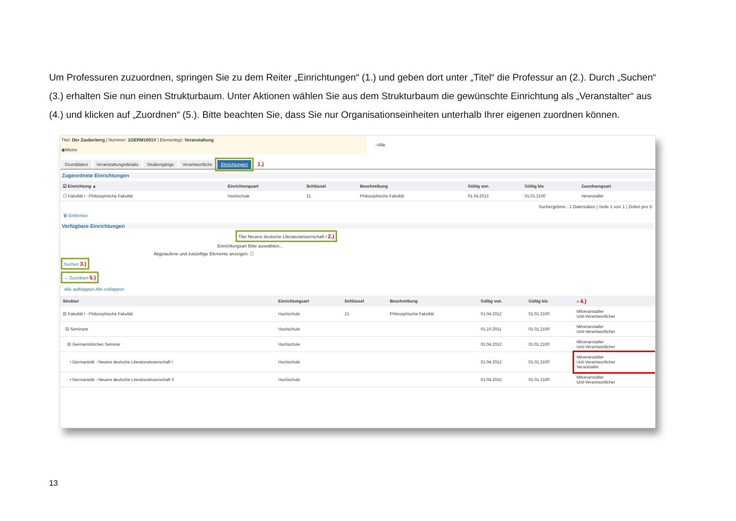Um Professuren zuzuordnen, springen Sie zu dem Reiter „Einrichtungen“ (1.) und geben dort unter „Titel“ die Professur an (2.). Durch „Suchen“ (3.) erhalten Sie nun einen Strukturbaum. Unter Aktionen wählen Sie aus dem Strukturbaum die gewünschte Einrichtung als „Veranstalter“ aus (4.) und klicken auf „Zuordnen“ (5.). Bitte beachten Sie, dass Sie nur Organisationseinheiten unterhalb Ihrer eigenen zuordnen können.
Titel: Der Zauberberg | Nummer: 1GERM1001V | Elementtyp: Veranstaltung ○Alle ◉Meine
Grunddaten Veranstaltungsdetails Studiengänge Verantwortliche Einrichtungen 1.)
Zugeordnete Einrichtungen
| ☑ Einrichtung ▲ | Einrichtungsart | Schlüssel | Beschreibung | Gültig von | Gültig bis | Zuordnungsart |
| --- | --- | --- | --- | --- | --- | --- |
| ☐ Fakultät I - Philosophische Fakultät | Hochschule | 21 | Philosophische Fakultät | 01.04.2012 | 01.01.2100 | Veranstalter |
Suchergebnis : 1 Datensätze | Seite 1 von 1 | Zeilen pro S
🗑 Entfernen
Verfügbare Einrichtungen
Titel Neuere deutsche Literaturwissenschaft I 2.)
Einrichtungsart Bitte auswählen...
Abgelaufene und zukünftige Elemente anzeigen. ☐
Suchen 3.)
→ Zuordnen 5.)
Alle aufklappen Alle zuklappen
| Struktur | Einrichtungsart | Schlüssel | Beschreibung | Gültig von | Gültig bis | ≡ 4.) |
| --- | --- | --- | --- | --- | --- | --- |
| ⊟ Fakultät I - Philosophische Fakultät | Hochschule | 21 | Philosophische Fakultät | 01.04.2012 | 01.01.2100 | Mitveranstalter Unit-Verantwortlicher |
| ⊟ Seminare | Hochschule | | | 01.10.2011 | 01.01.2100 | Mitveranstalter Unit-Verantwortlicher |
| ⊟ Germanistisches Seminar | Hochschule | | | 01.04.2012 | 01.01.2100 | Mitveranstalter Unit-Verantwortlicher |
| • Germanistik - Neuere deutsche Literaturwissenschaft I | Hochschule | | | 01.04.2012 | 01.01.2100 | Mitveranstalter Unit-Verantwortlicher Veranstalter |
| • Germanistik - Neuere deutsche Literaturwissenschaft II | Hochschule | | | 01.04.2015 | 01.01.2100 | Mitveranstalter Unit-Verantwortlicher |
13